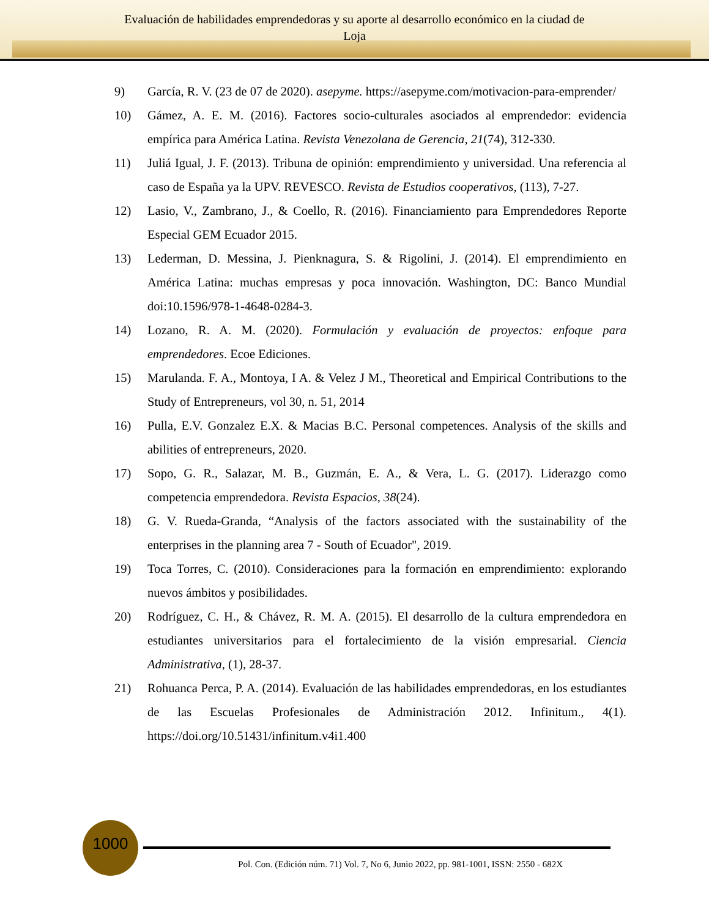Evaluación de habilidades emprendedoras y su aporte al desarrollo económico en la ciudad de
Loja
9) García, R. V. (23 de 07 de 2020). asepyme. https://asepyme.com/motivacion-para-emprender/
10) Gámez, A. E. M. (2016). Factores socio-culturales asociados al emprendedor: evidencia empírica para América Latina. Revista Venezolana de Gerencia, 21(74), 312-330.
11) Juliá Igual, J. F. (2013). Tribuna de opinión: emprendimiento y universidad. Una referencia al caso de España ya la UPV. REVESCO. Revista de Estudios cooperativos, (113), 7-27.
12) Lasio, V., Zambrano, J., & Coello, R. (2016). Financiamiento para Emprendedores Reporte Especial GEM Ecuador 2015.
13) Lederman, D. Messina, J. Pienknagura, S. & Rigolini, J. (2014). El emprendimiento en América Latina: muchas empresas y poca innovación. Washington, DC: Banco Mundial doi:10.1596/978-1-4648-0284-3.
14) Lozano, R. A. M. (2020). Formulación y evaluación de proyectos: enfoque para emprendedores. Ecoe Ediciones.
15) Marulanda. F. A., Montoya, I A. & Velez J M., Theoretical and Empirical Contributions to the Study of Entrepreneurs, vol 30, n. 51, 2014
16) Pulla, E.V. Gonzalez E.X. & Macias B.C. Personal competences. Analysis of the skills and abilities of entrepreneurs, 2020.
17) Sopo, G. R., Salazar, M. B., Guzmán, E. A., & Vera, L. G. (2017). Liderazgo como competencia emprendedora. Revista Espacios, 38(24).
18) G. V. Rueda-Granda, “Analysis of the factors associated with the sustainability of the enterprises in the planning area 7 - South of Ecuador", 2019.
19) Toca Torres, C. (2010). Consideraciones para la formación en emprendimiento: explorando nuevos ámbitos y posibilidades.
20) Rodríguez, C. H., & Chávez, R. M. A. (2015). El desarrollo de la cultura emprendedora en estudiantes universitarios para el fortalecimiento de la visión empresarial. Ciencia Administrativa, (1), 28-37.
21) Rohuanca Perca, P. A. (2014). Evaluación de las habilidades emprendedoras, en los estudiantes de las Escuelas Profesionales de Administración 2012. Infinitum., 4(1). https://doi.org/10.51431/infinitum.v4i1.400
1000
Pol. Con. (Edición núm. 71) Vol. 7, No 6, Junio 2022, pp. 981-1001, ISSN: 2550 - 682X